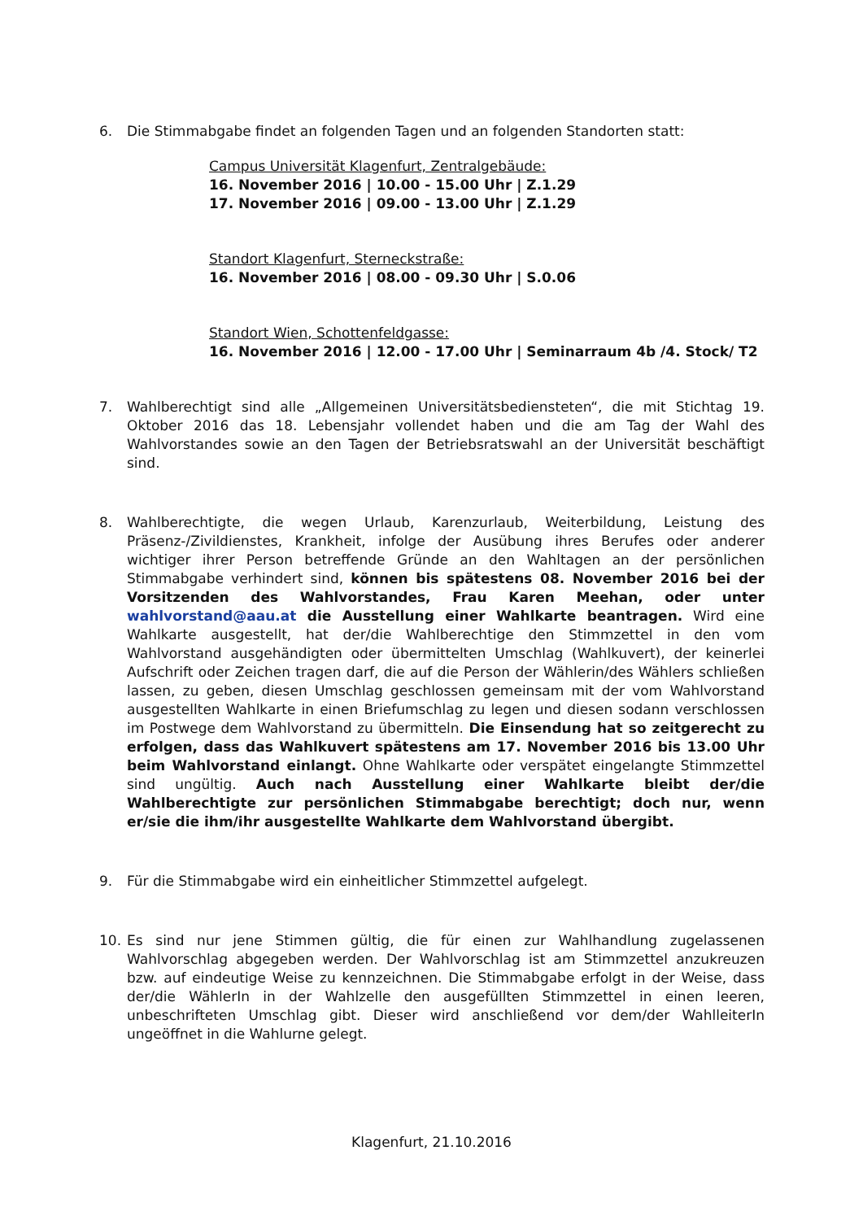6. Die Stimmabgabe findet an folgenden Tagen und an folgenden Standorten statt:
Campus Universität Klagenfurt, Zentralgebäude:
16. November 2016 | 10.00 - 15.00 Uhr | Z.1.29
17. November 2016 | 09.00 - 13.00 Uhr | Z.1.29
Standort Klagenfurt, Sterneckstraße:
16. November 2016 | 08.00 - 09.30 Uhr | S.0.06
Standort Wien, Schottenfeldgasse:
16. November 2016 | 12.00 - 17.00 Uhr | Seminarraum 4b /4. Stock/ T2
7. Wahlberechtigt sind alle „Allgemeinen Universitätsbediensteten“, die mit Stichtag 19. Oktober 2016 das 18. Lebensjahr vollendet haben und die am Tag der Wahl des Wahlvorstandes sowie an den Tagen der Betriebsratswahl an der Universität beschäftigt sind.
8. Wahlberechtigte, die wegen Urlaub, Karenzurlaub, Weiterbildung, Leistung des Präsenz-/Zivildienstes, Krankheit, infolge der Ausübung ihres Berufes oder anderer wichtiger ihrer Person betreffende Gründe an den Wahltagen an der persönlichen Stimmabgabe verhindert sind, können bis spätestens 08. November 2016 bei der Vorsitzenden des Wahlvorstandes, Frau Karen Meehan, oder unter wahlvorstand@aau.at die Ausstellung einer Wahlkarte beantragen. Wird eine Wahlkarte ausgestellt, hat der/die Wahlberechtige den Stimmzettel in den vom Wahlvorstand ausgehändigten oder übermittelten Umschlag (Wahlkuvert), der keinerlei Aufschrift oder Zeichen tragen darf, die auf die Person der Wählerin/des Wählers schließen lassen, zu geben, diesen Umschlag geschlossen gemeinsam mit der vom Wahlvorstand ausgestellten Wahlkarte in einen Briefumschlag zu legen und diesen sodann verschlossen im Postwege dem Wahlvorstand zu übermitteln. Die Einsendung hat so zeitgerecht zu erfolgen, dass das Wahlkuvert spätestens am 17. November 2016 bis 13.00 Uhr beim Wahlvorstand einlangt. Ohne Wahlkarte oder verspätet eingelangte Stimmzettel sind ungültig. Auch nach Ausstellung einer Wahlkarte bleibt der/die Wahlberechtigte zur persönlichen Stimmabgabe berechtigt; doch nur, wenn er/sie die ihm/ihr ausgestellte Wahlkarte dem Wahlvorstand übergibt.
9. Für die Stimmabgabe wird ein einheitlicher Stimmzettel aufgelegt.
10. Es sind nur jene Stimmen gültig, die für einen zur Wahlhandlung zugelassenen Wahlvorschlag abgegeben werden. Der Wahlvorschlag ist am Stimmzettel anzukreuzen bzw. auf eindeutige Weise zu kennzeichnen. Die Stimmabgabe erfolgt in der Weise, dass der/die WählerIn in der Wahlzelle den ausgefüllten Stimmzettel in einen leeren, unbeschrifteten Umschlag gibt. Dieser wird anschließend vor dem/der WahlleiterIn ungeöffnet in die Wahlurne gelegt.
Klagenfurt, 21.10.2016